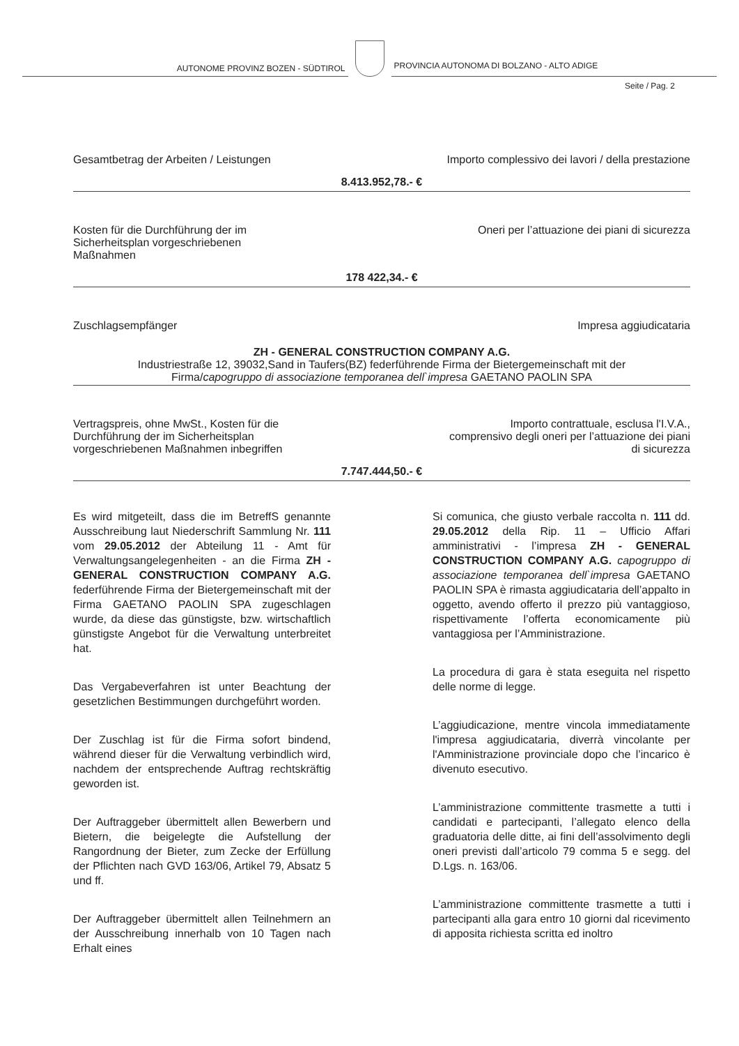AUTONOME PROVINZ BOZEN - SÜDTIROL
PROVINCIA AUTONOMA DI BOLZANO - ALTO ADIGE
Seite / Pag. 2
Gesamtbetrag der Arbeiten / Leistungen
Importo complessivo dei lavori / della prestazione
8.413.952,78.- €
Kosten für die Durchführung der im
Sicherheitsplan vorgeschriebenen
Maßnahmen
Oneri per l’attuazione dei piani di sicurezza
178 422,34.- €
Zuschlagsempfänger Impresa aggiudicataria
ZH - GENERAL CONSTRUCTION COMPANY A.G.
Industriestraße 12, 39032,Sand in Taufers(BZ) federführende Firma der Bietergemeinschaft mit der
Firma/capogruppo di associazione temporanea dell`impresa GAETANO PAOLIN SPA
Vertragspreis, ohne MwSt., Kosten für die
Durchführung der im Sicherheitsplan
vorgeschriebenen Maßnahmen inbegriffen
Importo contrattuale, esclusa l'I.V.A.,
comprensivo degli oneri per l’attuazione dei piani
di sicurezza
7.747.444,50.- €
Es wird mitgeteilt, dass die im BetreffS genannte Ausschreibung laut Niederschrift Sammlung Nr. 111 vom 29.05.2012 der Abteilung 11 - Amt für Verwaltungsangelegenheiten - an die Firma ZH - GENERAL CONSTRUCTION COMPANY A.G. federführende Firma der Bietergemeinschaft mit der Firma GAETANO PAOLIN SPA zugeschlagen wurde, da diese das günstigste, bzw. wirtschaftlich günstigste Angebot für die Verwaltung unterbreitet hat.
Das Vergabeverfahren ist unter Beachtung der gesetzlichen Bestimmungen durchgeführt worden.
Der Zuschlag ist für die Firma sofort bindend, während dieser für die Verwaltung verbindlich wird, nachdem der entsprechende Auftrag rechtskräftig geworden ist.
Der Auftraggeber übermittelt allen Bewerbern und Bietern, die beigelegte die Aufstellung der Rangordnung der Bieter, zum Zecke der Erfüllung der Pflichten nach GVD 163/06, Artikel 79, Absatz 5 und ff.
Der Auftraggeber übermittelt allen Teilnehmern an der Ausschreibung innerhalb von 10 Tagen nach Erhalt eines
Si comunica, che giusto verbale raccolta n. 111 dd. 29.05.2012 della Rip. 11 – Ufficio Affari amministrativi - l’impresa ZH - GENERAL CONSTRUCTION COMPANY A.G. capogruppo di associazione temporanea dell`impresa GAETANO PAOLIN SPA è rimasta aggiudicataria dell’appalto in oggetto, avendo offerto il prezzo più vantaggioso, rispettivamente l’offerta economicamente più vantaggiosa per l’Amministrazione.
La procedura di gara è stata eseguita nel rispetto delle norme di legge.
L’aggiudicazione, mentre vincola immediatamente l'impresa aggiudicataria, diverrà vincolante per l'Amministrazione provinciale dopo che l’incarico è divenuto esecutivo.
L’amministrazione committente trasmette a tutti i candidati e partecipanti, l’allegato elenco della graduatoria delle ditte, ai fini dell’assolvimento degli oneri previsti dall’articolo 79 comma 5 e segg. del D.Lgs. n. 163/06.
L’amministrazione committente trasmette a tutti i partecipanti alla gara entro 10 giorni dal ricevimento di apposita richiesta scritta ed inoltro